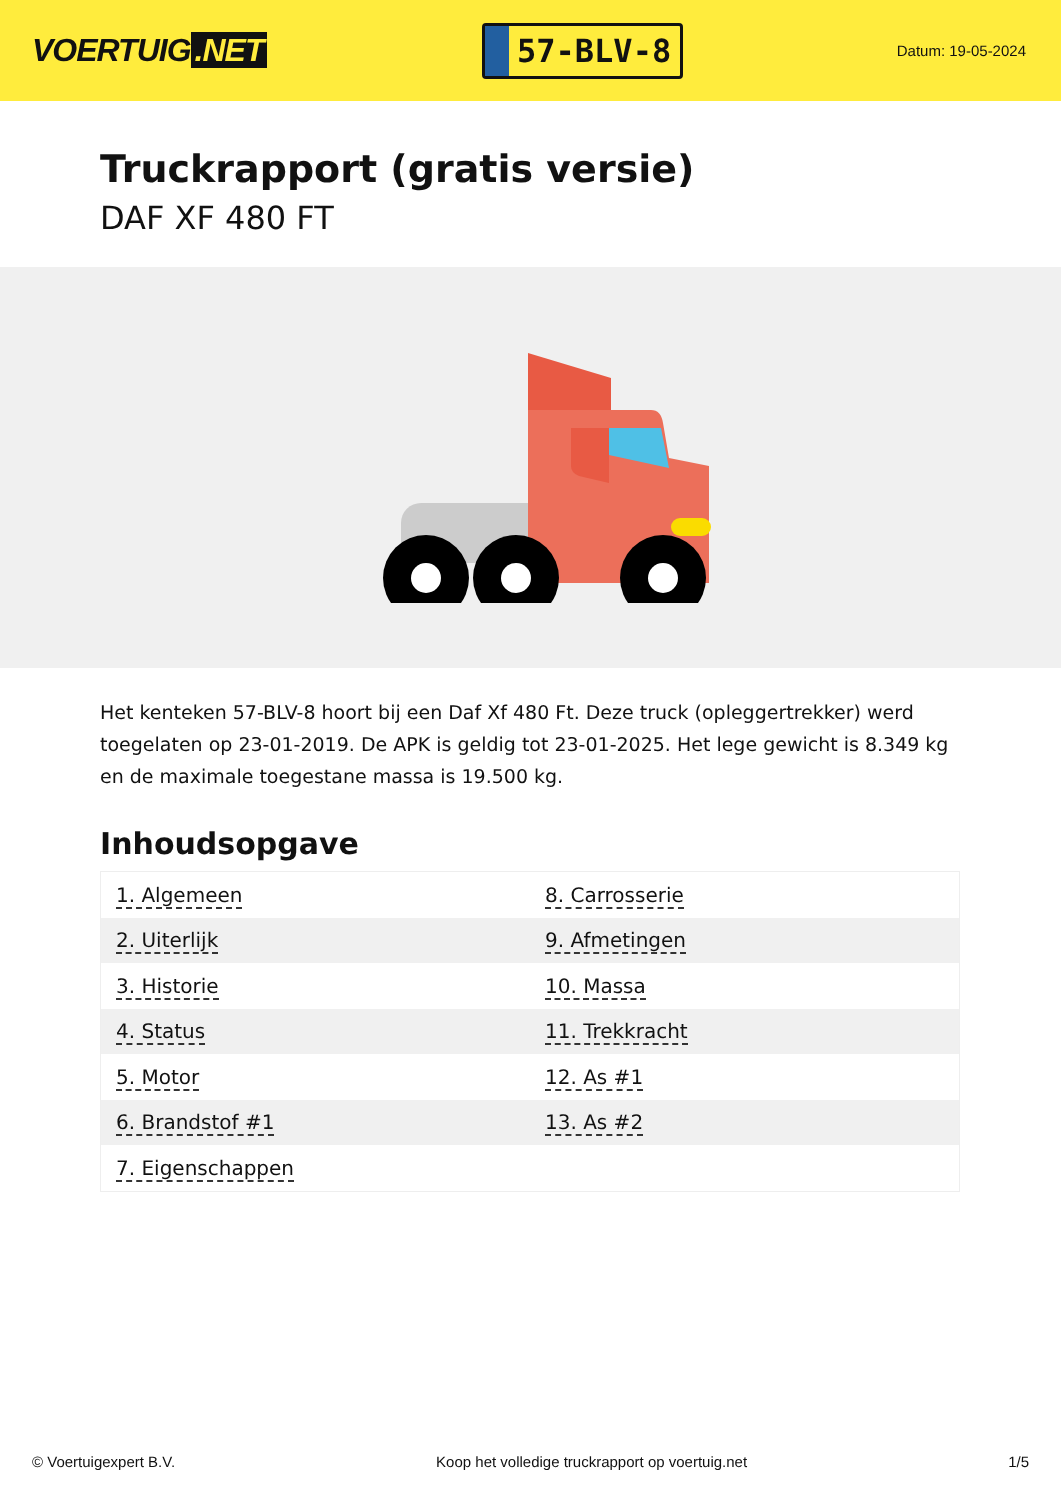VOERTUIG.NET
57-BLV-8
Datum: 19-05-2024
Truckrapport (gratis versie)
DAF XF 480 FT
Het kenteken 57-BLV-8 hoort bij een Daf Xf 480 Ft. Deze truck (opleggertrekker) werd toegelaten op 23-01-2019. De APK is geldig tot 23-01-2025. Het lege gewicht is 8.349 kg en de maximale toegestane massa is 19.500 kg.
Inhoudsopgave
| 1. Algemeen | 8. Carrosserie |
| 2. Uiterlijk | 9. Afmetingen |
| 3. Historie | 10. Massa |
| 4. Status | 11. Trekkracht |
| 5. Motor | 12. As #1 |
| 6. Brandstof #1 | 13. As #2 |
| 7. Eigenschappen | |
© Voertuigexpert B.V. Koop het volledige truckrapport op voertuig.net 1/5